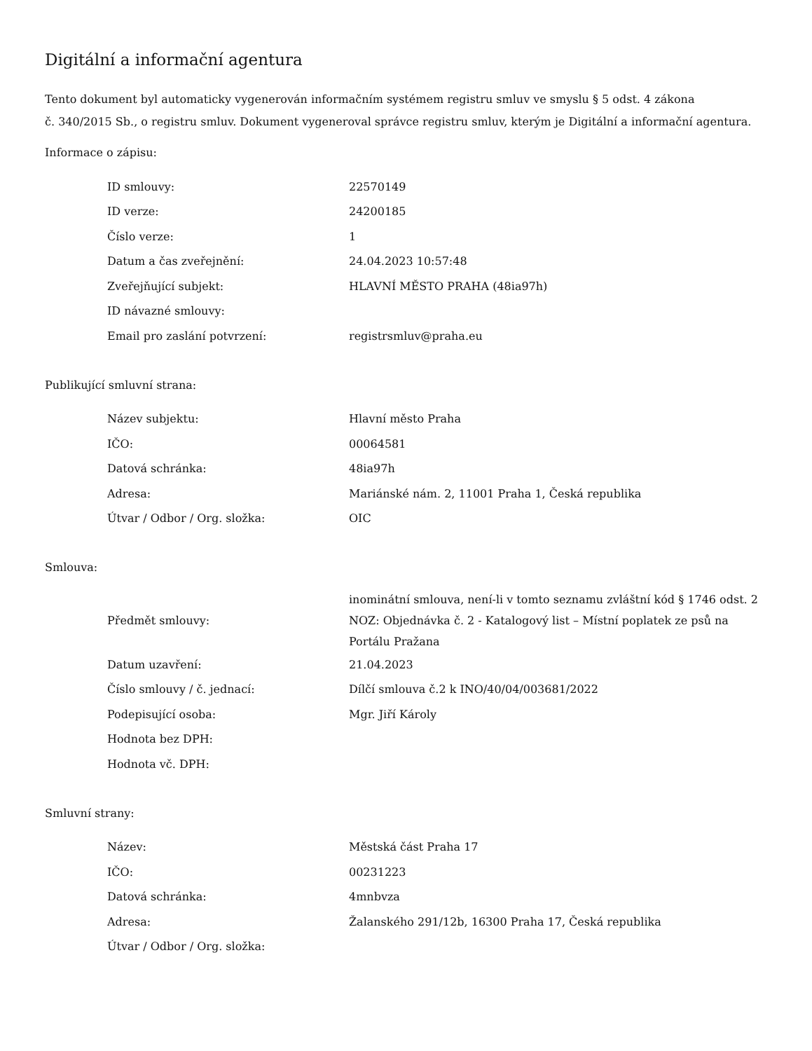Digitální a informační agentura
Tento dokument byl automaticky vygenerován informačním systémem registru smluv ve smyslu § 5 odst. 4 zákona
č. 340/2015 Sb., o registru smluv. Dokument vygeneroval správce registru smluv, kterým je Digitální a informační agentura.
Informace o zápisu:
| ID smlouvy: | 22570149 |
| ID verze: | 24200185 |
| Číslo verze: | 1 |
| Datum a čas zveřejnění: | 24.04.2023 10:57:48 |
| Zveřejňující subjekt: | HLAVNÍ MĚSTO PRAHA (48ia97h) |
| ID návazné smlouvy: | |
| Email pro zaslání potvrzení: | registrsmluv@praha.eu |
Publikující smluvní strana:
| Název subjektu: | Hlavní město Praha |
| IČO: | 00064581 |
| Datová schránka: | 48ia97h |
| Adresa: | Mariánské nám. 2, 11001 Praha 1, Česká republika |
| Útvar / Odbor / Org. složka: | OIC |
Smlouva:
| Předmět smlouvy: | inominátní smlouva, není-li v tomto seznamu zvláštní kód § 1746 odst. 2 NOZ: Objednávka č. 2 - Katalogový list – Místní poplatek ze psů na Portálu Pražana |
| Datum uzavření: | 21.04.2023 |
| Číslo smlouvy / č. jednací: | Dílčí smlouva č.2 k INO/40/04/003681/2022 |
| Podepisující osoba: | Mgr. Jiří Károly |
| Hodnota bez DPH: | |
| Hodnota vč. DPH: | |
Smluvní strany:
| Název: | Městská část Praha 17 |
| IČO: | 00231223 |
| Datová schránka: | 4mnbvza |
| Adresa: | Žalanského 291/12b, 16300 Praha 17, Česká republika |
| Útvar / Odbor / Org. složka: | |